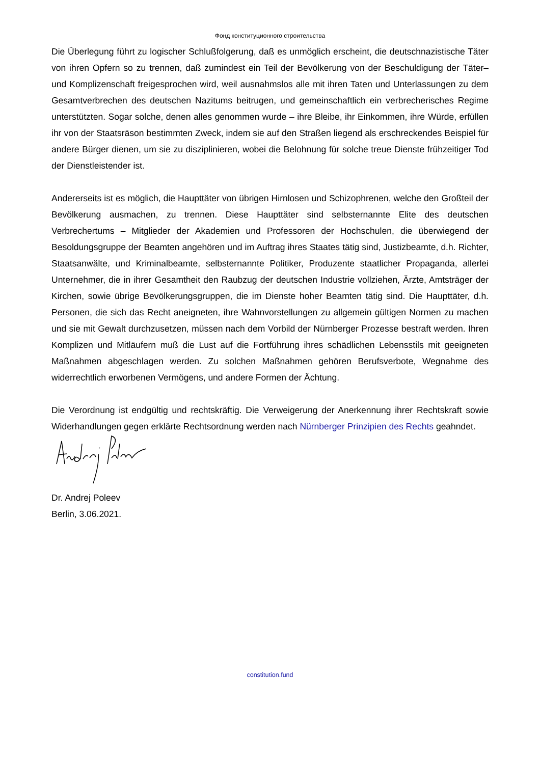Фонд конституционного строительства
Die Überlegung führt zu logischer Schlußfolgerung, daß es unmöglich erscheint, die deutschnazistische Täter von ihren Opfern so zu trennen, daß zumindest ein Teil der Bevölkerung von der Beschuldigung der Täter– und Komplizenschaft freigesprochen wird, weil ausnahmslos alle mit ihren Taten und Unterlassungen zu dem Gesamtverbrechen des deutschen Nazitums beitrugen, und gemeinschaftlich ein verbrecherisches Regime unterstützten. Sogar solche, denen alles genommen wurde – ihre Bleibe, ihr Einkommen, ihre Würde, erfüllen ihr von der Staatsräson bestimmten Zweck, indem sie auf den Straßen liegend als erschreckendes Beispiel für andere Bürger dienen, um sie zu disziplinieren, wobei die Belohnung für solche treue Dienste frühzeitiger Tod der Dienstleistender ist.
Andererseits ist es möglich, die Haupttäter von übrigen Hirnlosen und Schizophrenen, welche den Großteil der Bevölkerung ausmachen, zu trennen. Diese Haupttäter sind selbsternannte Elite des deutschen Verbrechertums – Mitglieder der Akademien und Professoren der Hochschulen, die überwiegend der Besoldungsgruppe der Beamten angehören und im Auftrag ihres Staates tätig sind, Justizbeamte, d.h. Richter, Staatsanwälte, und Kriminalbeamte, selbsternannte Politiker, Produzente staatlicher Propaganda, allerlei Unternehmer, die in ihrer Gesamtheit den Raubzug der deutschen Industrie vollziehen, Ärzte, Amtsträger der Kirchen, sowie übrige Bevölkerungsgruppen, die im Dienste hoher Beamten tätig sind. Die Haupttäter, d.h. Personen, die sich das Recht aneigneten, ihre Wahnvorstellungen zu allgemein gültigen Normen zu machen und sie mit Gewalt durchzusetzen, müssen nach dem Vorbild der Nürnberger Prozesse bestraft werden. Ihren Komplizen und Mitläufern muß die Lust auf die Fortführung ihres schädlichen Lebensstils mit geeigneten Maßnahmen abgeschlagen werden. Zu solchen Maßnahmen gehören Berufsverbote, Wegnahme des widerrechtlich erworbenen Vermögens, und andere Formen der Ächtung.
Die Verordnung ist endgültig und rechtskräftig. Die Verweigerung der Anerkennung ihrer Rechtskraft sowie Widerhandlungen gegen erklärte Rechtsordnung werden nach Nürnberger Prinzipien des Rechts geahndet.
Dr. Andrej Poleev
Berlin, 3.06.2021.
constitution.fund